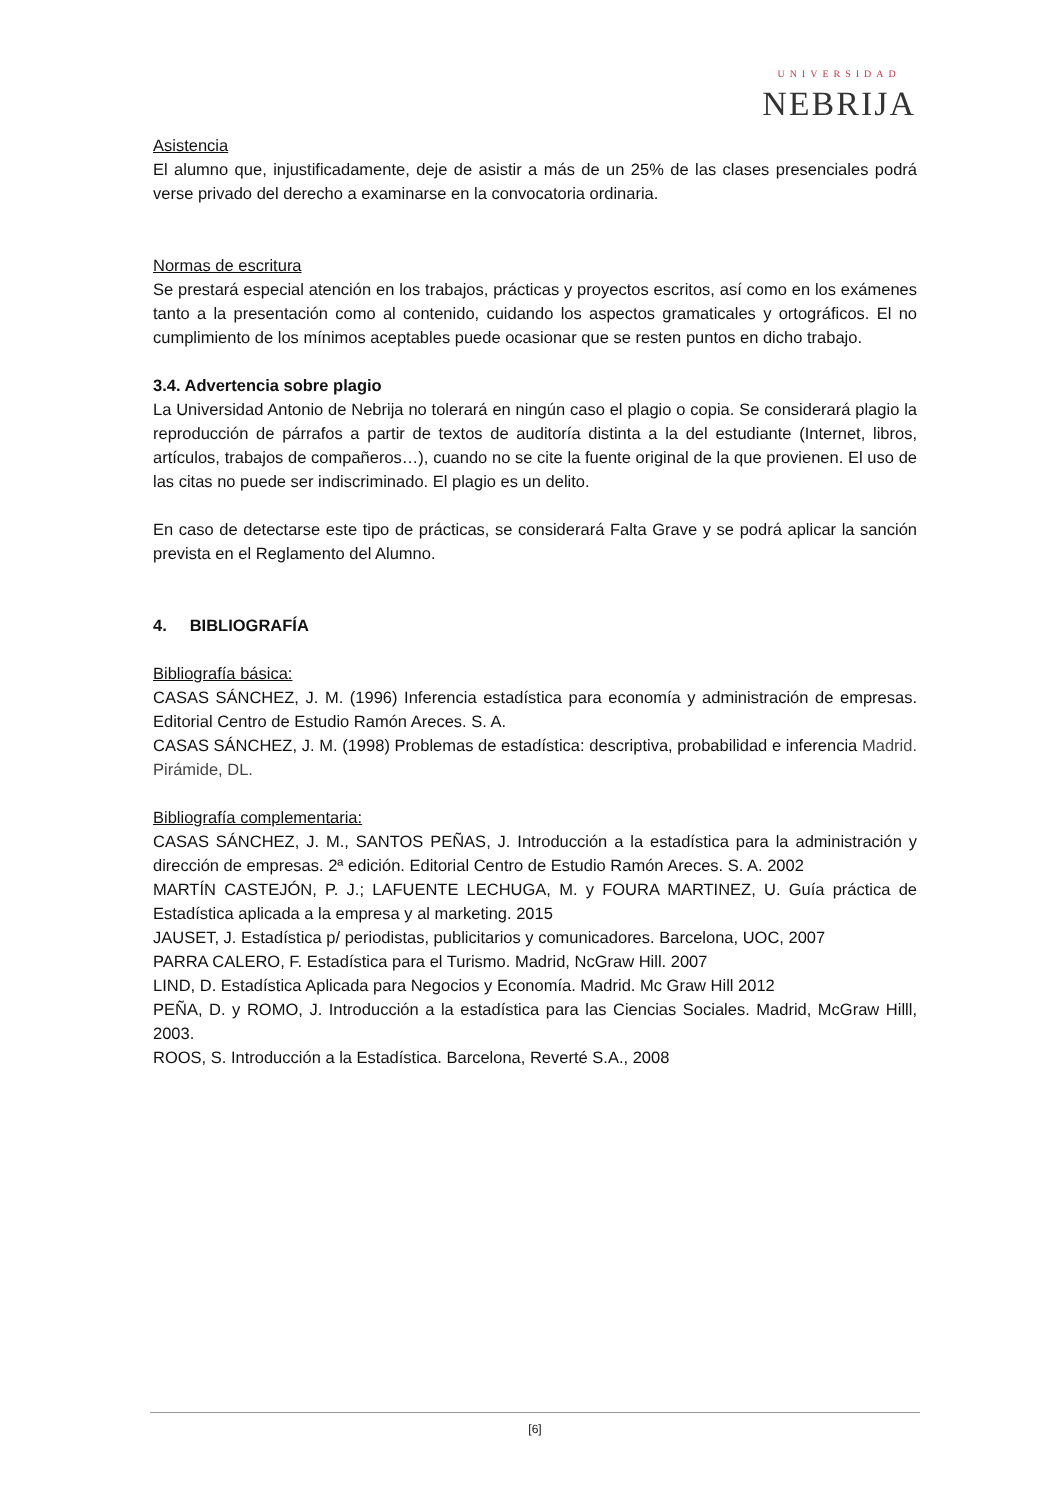UNIVERSIDAD
NEBRIJA
Asistencia
El alumno que, injustificadamente, deje de asistir a más de un 25% de las clases presenciales podrá verse privado del derecho a examinarse en la convocatoria ordinaria.
Normas de escritura
Se prestará especial atención en los trabajos, prácticas y proyectos escritos, así como en los exámenes tanto a la presentación como al contenido, cuidando los aspectos gramaticales y ortográficos. El no cumplimiento de los mínimos aceptables puede ocasionar que se resten puntos en dicho trabajo.
3.4. Advertencia sobre plagio
La Universidad Antonio de Nebrija no tolerará en ningún caso el plagio o copia. Se considerará plagio la reproducción de párrafos a partir de textos de auditoría distinta a la del estudiante (Internet, libros, artículos, trabajos de compañeros…), cuando no se cite la fuente original de la que provienen. El uso de las citas no puede ser indiscriminado. El plagio es un delito.
En caso de detectarse este tipo de prácticas, se considerará Falta Grave y se podrá aplicar la sanción prevista en el Reglamento del Alumno.
4. BIBLIOGRAFÍA
Bibliografía básica:
CASAS SÁNCHEZ, J. M. (1996) Inferencia estadística para economía y administración de empresas. Editorial Centro de Estudio Ramón Areces. S. A.
CASAS SÁNCHEZ, J. M. (1998) Problemas de estadística: descriptiva, probabilidad e inferencia Madrid. Pirámide, DL.
Bibliografía complementaria:
CASAS SÁNCHEZ, J. M., SANTOS PEÑAS, J. Introducción a la estadística para la administración y dirección de empresas. 2ª edición. Editorial Centro de Estudio Ramón Areces. S. A. 2002
MARTÍN CASTEJÓN, P. J.; LAFUENTE LECHUGA, M. y FOURA MARTINEZ, U. Guía práctica de Estadística aplicada a la empresa y al marketing. 2015
JAUSET, J. Estadística p/ periodistas, publicitarios y comunicadores. Barcelona, UOC, 2007
PARRA CALERO, F. Estadística para el Turismo. Madrid, NcGraw Hill. 2007
LIND, D. Estadística Aplicada para Negocios y Economía. Madrid. Mc Graw Hill 2012
PEÑA, D. y ROMO, J. Introducción a la estadística para las Ciencias Sociales. Madrid, McGraw Hilll, 2003.
ROOS, S. Introducción a la Estadística. Barcelona, Reverté S.A., 2008
[6]